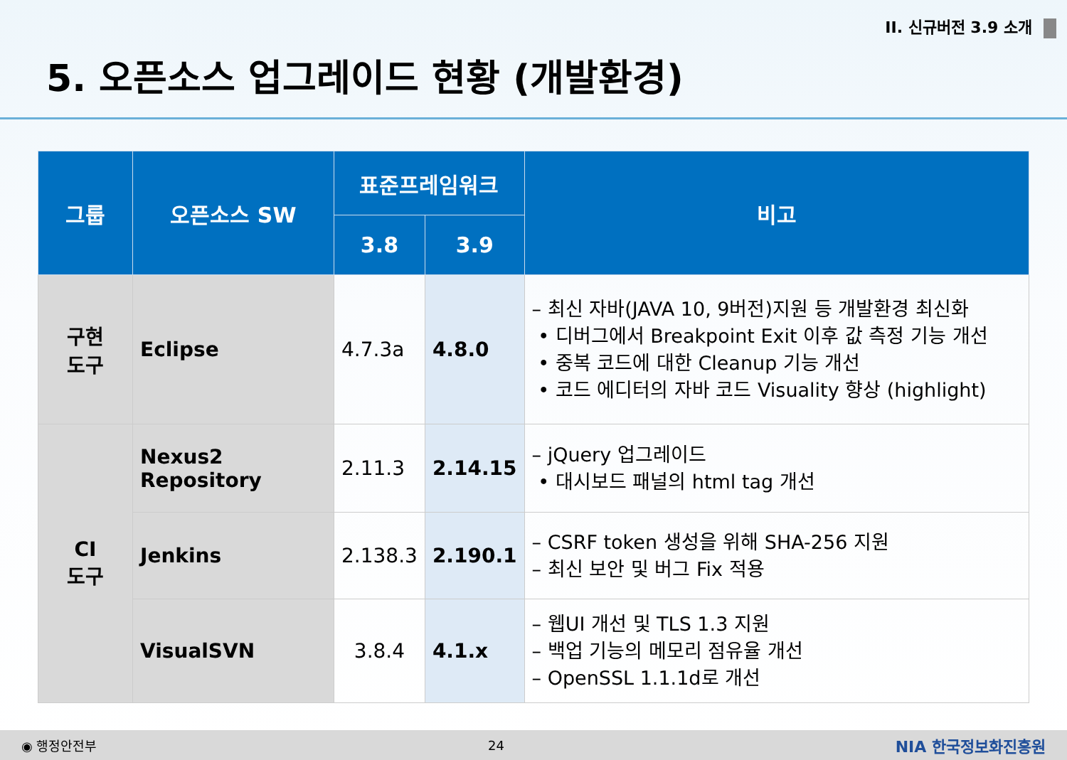II. 신규버전 3.9 소개
5. 오픈소스 업그레이드 현황 (개발환경)
| 그룹 | 오픈소스 SW | 표준프레임워크 | | 비고 |
| --- | --- | --- | --- | --- |
| | | 3.8 | 3.9 | |
| 구현 도구 | Eclipse | 4.7.3a | 4.8.0 | – 최신 자바(JAVA 10, 9버전)지원 등 개발환경 최신화 • 디버그에서 Breakpoint Exit 이후 값 측정 기능 개선 • 중복 코드에 대한 Cleanup 기능 개선 • 코드 에디터의 자바 코드 Visuality 향상 (highlight) |
| CI 도구 | Nexus2 Repository | 2.11.3 | 2.14.15 | – jQuery 업그레이드 • 대시보드 패널의 html tag 개선 |
| | Jenkins | 2.138.3 | 2.190.1 | – CSRF token 생성을 위해 SHA-256 지원 – 최신 보안 및 버그 Fix 적용 |
| | VisualSVN | 3.8.4 | 4.1.x | – 웹UI 개선 및 TLS 1.3 지원 – 백업 기능의 메모리 점유율 개선 – OpenSSL 1.1.1d로 개선 |
◉ 행정안전부 24 NIA 한국정보화진흥원